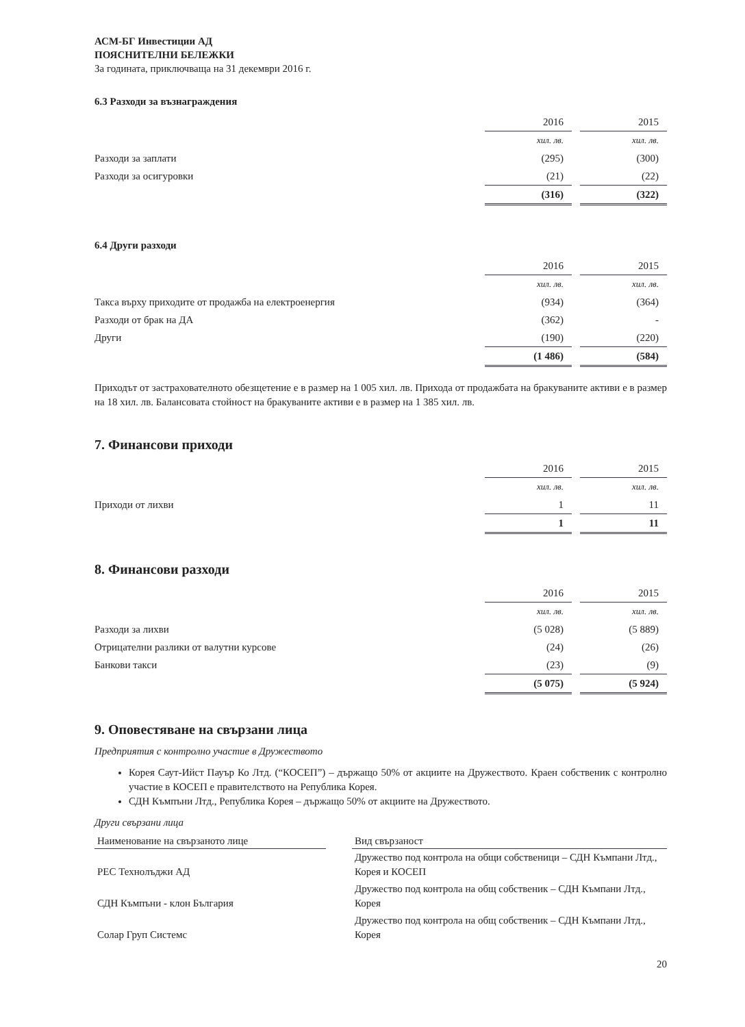АСМ-БГ Инвестиции АД
ПОЯСНИТЕЛНИ БЕЛЕЖКИ
За годината, приключваща на 31 декември 2016 г.
6.3 Разходи за възнаграждения
| | 2016 | | 2015 |
| | хил. лв. | | хил. лв. |
| Разходи за заплати | (295) | | (300) |
| Разходи за осигуровки | (21) | | (22) |
| | (316) | | (322) |
6.4 Други разходи
| | 2016 | | 2015 |
| | хил. лв. | | хил. лв. |
| Такса върху приходите от продажба на електроенергия | (934) | | (364) |
| Разходи от брак на ДА | (362) | | - |
| Други | (190) | | (220) |
| | (1 486) | | (584) |
Приходът от застрахователното обезщетение е в размер на 1 005 хил. лв. Прихода от продажбата на бракуваните активи е в размер на 18 хил. лв. Балансовата стойност на бракуваните активи е в размер на 1 385 хил. лв.
7. Финансови приходи
| | 2016 | | 2015 |
| | хил. лв. | | хил. лв. |
| Приходи от лихви | 1 | | 11 |
| | 1 | | 11 |
8. Финансови разходи
| | 2016 | | 2015 |
| | хил. лв. | | хил. лв. |
| Разходи за лихви | (5 028) | | (5 889) |
| Отрицателни разлики от валутни курсове | (24) | | (26) |
| Банкови такси | (23) | | (9) |
| | (5 075) | | (5 924) |
9. Оповестяване на свързани лица
Предприятия с контролно участие в Дружеството
Корея Саут-Ийст Пауър Ко Лтд. (“КОСЕП”) – държащо 50% от акциите на Дружеството. Краен собственик с контролно участие в КОСЕП е правителството на Република Корея.
СДН Къмпъни Лтд., Република Корея – държащо 50% от акциите на Дружеството.
Други свързани лица
| Наименование на свързаното лице | | Вид свързаност |
| --- | --- | --- |
| РЕС Технолъджи АД | | Дружество под контрола на общи собственици – СДН Къмпани Лтд., Корея и КОСЕП |
| СДН Къмпъни - клон България | | Дружество под контрола на общ собственик – СДН Къмпани Лтд., Корея |
| Солар Груп Системс | | Дружество под контрола на общ собственик – СДН Къмпани Лтд., Корея |
20